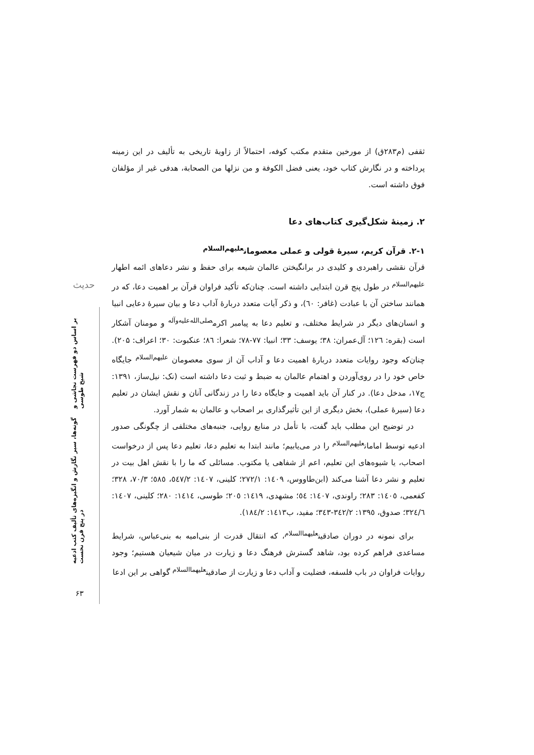حدیث
گونه‌ها، سیر نگارش و انگیزه‌های تألیف کتب ادعیه در پنج قرن نخست بر اساس دو فهرست نجاشی و شیخ طوسی
ثقفی (م۲۸۳ق) از مورخین متقدم مکتب کوفه، احتمالاً از زاویهٔ تاریخی به تألیف در این زمینه پرداخته و در نگارش کتاب خود، یعنی فضل الکوفة و من نزلها من الصحابة، هدفی غیر از مؤلفان فوق داشته است.
۲. زمینهٔ شکل‌گیری کتاب‌های دعا
۲-۱. قرآن کریم، سیرهٔ قولی و عملی معصومان<sup>علیهم‌السلام</sup>
قرآن نقشی راهبردی و کلیدی در برانگیختن عالمان شیعه برای حفظ و نشر دعاهای ائمه اطهار <sup>علیهم‌السلام</sup> در طول پنج قرن ابتدایی داشته است. چنان‌که تأکید فراوان قرآن بر اهمیت دعا، که در همانند ساختن آن با عبادت (غافر: ٦٠)، و ذکر آیات متعدد دربارهٔ آداب دعا و بیان سیرهٔ دعایی انبیا و انسان‌های دیگر در شرایط مختلف، و تعلیم دعا به پیامبر اکرم<sup>صلی‌الله‌علیه‌وآله</sup> و مومنان آشکار است (بقره: ١٢٦؛ آل‌عمران: ۳۸؛ یوسف: ۳۳؛ انبیا: ۷۷-۷۸؛ شعرا: ٨٦؛ عنکبوت: ۳۰؛ اعراف: ۲۰۵). چنان‌که وجود روایات متعدد دربارهٔ اهمیت دعا و آداب آن از سوی معصومان <sup>علیهم‌السلام</sup> جایگاه خاص خود را در روی‌آوردن و اهتمام عالمان به ضبط و ثبت دعا داشته است (نک: نیل‌ساز، ۱۳۹۱: ج۱۷، مدخل دعا). در کنار آن باید اهمیت و جایگاه دعا را در زندگانی آنان و نقش ایشان در تعلیم دعا (سیرهٔ عملی)، بخش دیگری از این تأثیرگذاری بر اصحاب و عالمان به شمار آورد.
در توضیح این مطلب باید گفت، با تأمل در منابع روایی، جنبه‌های مختلفی از چگونگی صدور ادعیه توسط امامان<sup>علیهم‌السلام</sup> را در می‌یابیم؛ مانند ابتدا به تعلیم دعا، تعلیم دعا پس از درخواست اصحاب، یا شیوه‌های این تعلیم، اعم از شفاهی یا مکتوب. مسائلی که ما را با نقش اهل بیت در تعلیم و نشر دعا آشنا می‌کند (ابن‌طاووس، ١٤٠٩: ٢٧٢/١؛ کلینی، ١٤٠٧: ٥٤٧/٢، ٥٨٥؛ ٧٠/٣، ٣٢٨؛ کفعمی، ١٤٠٥: ٢٨٣؛ راوندی، ١٤٠٧: ٥٤؛ مشهدی، ١٤١٩: ٢٠٥؛ طوسی، ١٤١٤: ٢٨٠؛ کلینی، ١٤٠٧: ٣٢٤/٦؛ صدوق، ١٣٩٥: ٣٤٢/٢-٣٤٣؛ مفید، ب١٤١٣: ١٨٤/٢).
برای نمونه در دوران صادقین<sup>علیهماالسلام</sup>، که انتقال قدرت از بنی‌امیه به بنی‌عباس، شرایط مساعدی فراهم کرده بود، شاهد گسترش فرهنگ دعا و زیارت در میان شیعیان هستیم؛ وجود روایات فراوان در باب فلسفه، فضلیت و آداب دعا و زیارت از صادقین<sup>علیهماالسلام</sup> گواهی بر این ادعا
۶۳